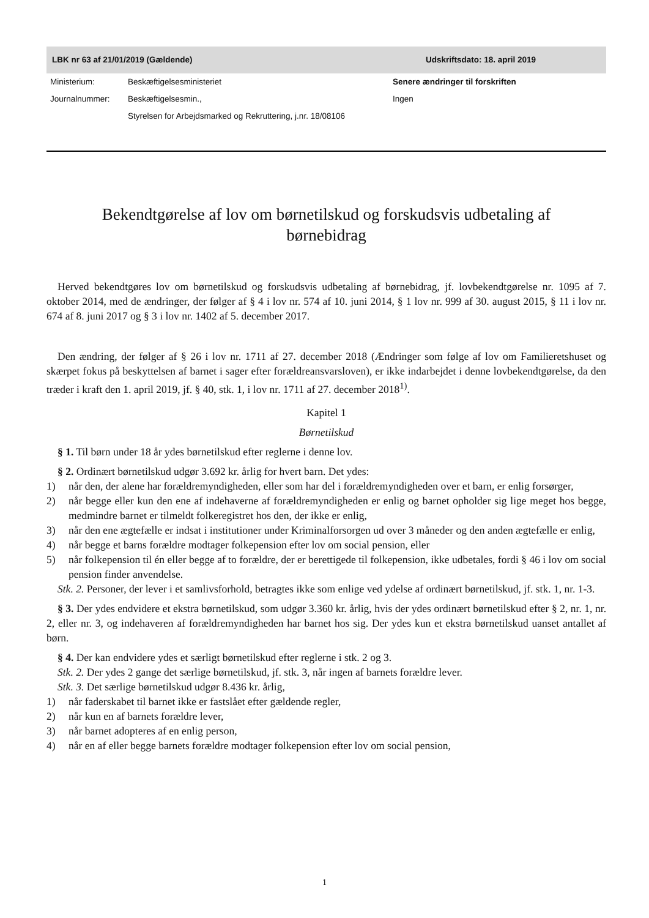LBK nr 63 af 21/01/2019 (Gældende) Udskriftsdato: 18. april 2019
Ministerium: Beskæftigelsesministeriet Journalnummer: Beskæftigelsesmin.,
Styrelsen for Arbejdsmarked og Rekruttering, j.nr. 18/08106
Senere ændringer til forskriften
Ingen
Bekendtgørelse af lov om børnetilskud og forskudsvis udbetaling af børnebidrag
Herved bekendtgøres lov om børnetilskud og forskudsvis udbetaling af børnebidrag, jf. lovbekendtgørelse nr. 1095 af 7. oktober 2014, med de ændringer, der følger af § 4 i lov nr. 574 af 10. juni 2014, § 1 lov nr. 999 af 30. august 2015, § 11 i lov nr. 674 af 8. juni 2017 og § 3 i lov nr. 1402 af 5. december 2017.
Den ændring, der følger af § 26 i lov nr. 1711 af 27. december 2018 (Ændringer som følge af lov om Familieretshuset og skærpet fokus på beskyttelsen af barnet i sager efter forældreansvarsloven), er ikke indarbejdet i denne lovbekendtgørelse, da den træder i kraft den 1. april 2019, jf. § 40, stk. 1, i lov nr. 1711 af 27. december 2018<sup>1)</sup>.
Kapitel 1
Børnetilskud
§ 1. Til børn under 18 år ydes børnetilskud efter reglerne i denne lov.
§ 2. Ordinært børnetilskud udgør 3.692 kr. årlig for hvert barn. Det ydes:
1) når den, der alene har forældremyndigheden, eller som har del i forældremyndigheden over et barn, er enlig forsørger,
2) når begge eller kun den ene af indehaverne af forældremyndigheden er enlig og barnet opholder sig lige meget hos begge, medmindre barnet er tilmeldt folkeregistret hos den, der ikke er enlig,
3) når den ene ægtefælle er indsat i institutioner under Kriminalforsorgen ud over 3 måneder og den anden ægtefælle er enlig,
4) når begge et barns forældre modtager folkepension efter lov om social pension, eller
5) når folkepension til én eller begge af to forældre, der er berettigede til folkepension, ikke udbetales, fordi § 46 i lov om social pension finder anvendelse.
Stk. 2. Personer, der lever i et samlivsforhold, betragtes ikke som enlige ved ydelse af ordinært børnetilskud, jf. stk. 1, nr. 1-3.
§ 3. Der ydes endvidere et ekstra børnetilskud, som udgør 3.360 kr. årlig, hvis der ydes ordinært børnetilskud efter § 2, nr. 1, nr. 2, eller nr. 3, og indehaveren af forældremyndigheden har barnet hos sig. Der ydes kun et ekstra børnetilskud uanset antallet af børn.
§ 4. Der kan endvidere ydes et særligt børnetilskud efter reglerne i stk. 2 og 3.
Stk. 2. Der ydes 2 gange det særlige børnetilskud, jf. stk. 3, når ingen af barnets forældre lever.
Stk. 3. Det særlige børnetilskud udgør 8.436 kr. årlig,
1) når faderskabet til barnet ikke er fastslået efter gældende regler,
2) når kun en af barnets forældre lever,
3) når barnet adopteres af en enlig person,
4) når en af eller begge barnets forældre modtager folkepension efter lov om social pension,
1